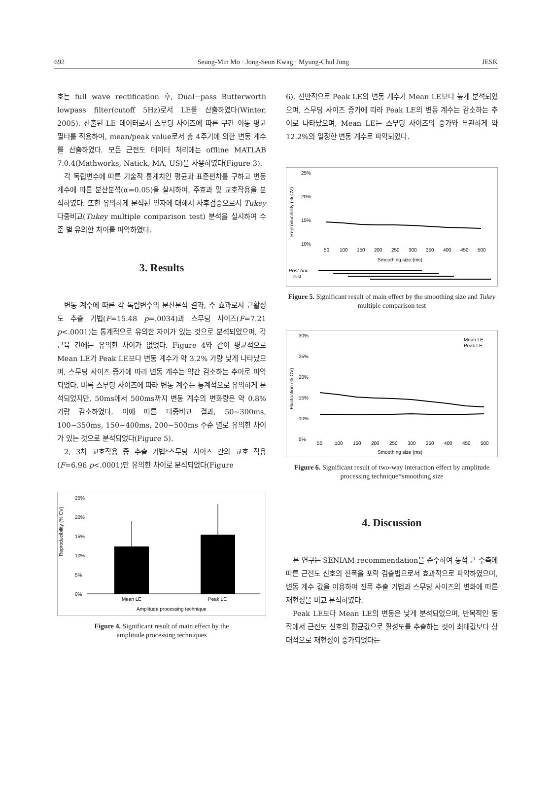692 Seung-Min Mo · Jong-Seon Kwag · Myung-Chul Jung JESK
호는 full wave rectification 후, Dual−pass Butterworth lowpass filter(cutoff 5Hz)로서 LE를 산출하였다(Winter, 2005). 산출된 LE 데이터로서 스무딩 사이즈에 따른 구간 이동 평균 필터를 적용하여, mean/peak value로서 총 4주기에 의한 변동 계수를 산출하였다. 모든 근전도 데이터 처리에는 offline MATLAB 7.0.4(Mathworks, Natick, MA, US)을 사용하였다(Figure 3).
각 독립변수에 따른 기술적 통계치인 평균과 표준편차를 구하고 변동 계수에 따른 분산분석(α=0.05)을 실시하여, 주효과 및 교호작용을 분석하였다. 또한 유의하게 분석된 인자에 대해서 사후검증으로서 Tukey 다중비교(Tukey multiple comparison test) 분석을 실시하여 수준 별 유의한 차이를 파악하였다.
3. Results
변동 계수에 따른 각 독립변수의 분산분석 결과, 주 효과로서 근활성도 추출 기법(F=15.48 p=.0034)과 스무딩 사이즈(F=7.21 p<.0001)는 통계적으로 유의한 차이가 있는 것으로 분석되었으며, 각 근육 간에는 유의한 차이가 없었다. Figure 4와 같이 평균적으로 Mean LE가 Peak LE보다 변동 계수가 약 3.2% 가량 낮게 나타났으며, 스무딩 사이즈 증가에 따라 변동 계수는 약간 감소하는 추이로 파악되었다. 비록 스무딩 사이즈에 따라 변동 계수는 통계적으로 유의하게 분석되었지만, 50ms에서 500ms까지 변동 계수의 변화량은 약 0.8% 가량 감소하였다. 이에 따른 다중비교 결과, 50~300ms, 100~350ms, 150~400ms, 200~500ms 수준 별로 유의한 차이가 있는 것으로 분석되었다(Figure 5).
2, 3차 교호작용 중 추출 기법*스무딩 사이즈 간의 교호 작용(F=6.96 p<.0001)만 유의한 차이로 분석되었다(Figure
Reproducibility (% CV)
25%
20%
15%
10%
5%
0%
Mean LE
Peak LE
Amplitude processing technique
Figure 4. Significant result of main effect by the
amplitude processing techniques
6). 전반적으로 Peak LE의 변동 계수가 Mean LE보다 높게 분석되었으며, 스무딩 사이즈 증가에 따라 Peak LE의 변동 계수는 감소하는 추이로 나타났으며, Mean LE는 스무딩 사이즈의 증가와 무관하게 약 12.2%의 일정한 변동 계수로 파악되었다.
Reproducibility (% CV)
25%
20%
15%
10%
50
100
150
200
250
300
350
400
450
500
Smoothing size (ms)
Post-hoc
test
Figure 5. Significant result of main effect by the smoothing size and Tukey multiple comparison test
Fluctuation (% CV)
30%
25%
20%
15%
10%
5%
Mean LE
Peak LE
50
100
150
200
250
300
350
400
450
500
Smoothing size (ms)
Figure 6. Significant result of two-way interaction effect by amplitude processing technique*smoothing size
4. Discussion
본 연구는 SENIAM recommendation을 준수하여 동적 근 수축에 따른 근전도 신호의 진폭을 포락 검출법으로서 효과적으로 파악하였으며, 변동 계수 값을 이용하여 진폭 추출 기법과 스무딩 사이즈의 변화에 따른 재현성을 비교 분석하였다.
Peak LE보다 Mean LE의 변동은 낮게 분석되었으며, 반복적인 동작에서 근전도 신호의 평균값으로 활성도를 추출하는 것이 최대값보다 상대적으로 재현성이 증가되었다는